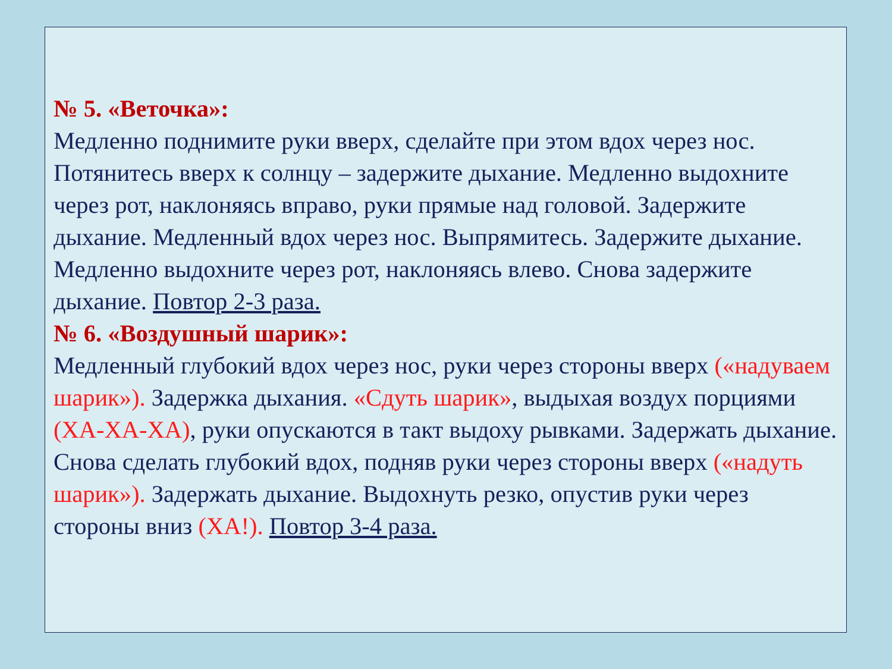№ 5. «Веточка»:
Медленно поднимите руки вверх, сделайте при этом вдох через нос. Потянитесь вверх к солнцу – задержите дыхание. Медленно выдохните через рот, наклоняясь вправо, руки прямые над головой. Задержите дыхание. Медленный вдох через нос. Выпрямитесь. Задержите дыхание. Медленно выдохните через рот, наклоняясь влево. Снова задержите дыхание. Повтор 2-3 раза.
№ 6. «Воздушный шарик»:
Медленный глубокий вдох через нос, руки через стороны вверх («надуваем шарик»). Задержка дыхания. «Сдуть шарик», выдыхая воздух порциями (ХА-ХА-ХА), руки опускаются в такт выдоху рывками. Задержать дыхание. Снова сделать глубокий вдох, подняв руки через стороны вверх («надуть шарик»). Задержать дыхание. Выдохнуть резко, опустив руки через стороны вниз (ХА!). Повтор 3-4 раза.